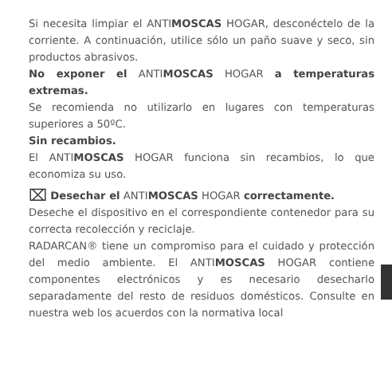Si necesita limpiar el ANTIMOSCAS HOGAR, desconéctelo de la corriente. A continuación, utilice sólo un paño suave y seco, sin productos abrasivos.
No exponer el ANTIMOSCAS HOGAR a temperaturas extremas.
Se recomienda no utilizarlo en lugares con temperaturas superiores a 50ºC.
Sin recambios.
El ANTIMOSCAS HOGAR funciona sin recambios, lo que economiza su uso.
⌧ Desechar el ANTIMOSCAS HOGAR correctamente.
Deseche el dispositivo en el correspondiente contenedor para su correcta recolección y reciclaje.
RADARCAN® tiene un compromiso para el cuidado y protección del medio ambiente. El ANTIMOSCAS HOGAR contiene componentes electrónicos y es necesario desecharlo separadamente del resto de residuos domésticos. Consulte en nuestra web los acuerdos con la normativa local